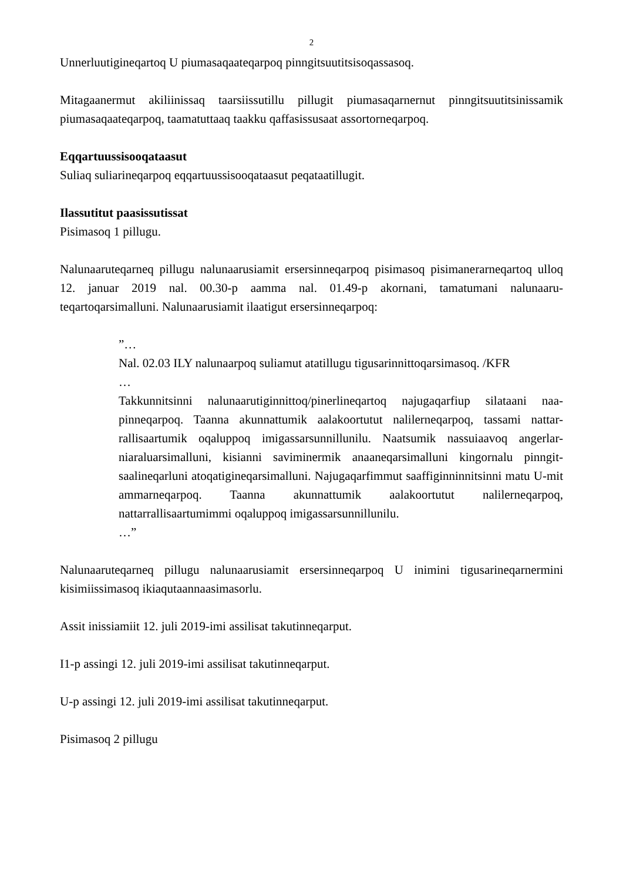2
Unnerluutigineqartoq U piumasaqaateqarpoq pinngitsuutitsisoqassasoq.
Mitagaanermut akiliinissaq taarsiissutillu pillugit piumasaqarnernut pinngitsuutitsinissamik piumasaqaateqarpoq, taamatuttaaq taakku qaffasissusaat assortorneqarpoq.
Eqqartuussisooqataasut
Suliaq suliarineqarpoq eqqartuussisooqataasut peqataatillugit.
Ilassutitut paasissutissat
Pisimasoq 1 pillugu.
Nalunaaruteqarneq pillugu nalunaarusiamit ersersinneqarpoq pisimasoq pisimanerarneqartoq ulloq 12. januar 2019 nal. 00.30-p aamma nal. 01.49-p akornani, tamatumani nalunaaru-teqartoqarsimalluni. Nalunaarusiamit ilaatigut ersersinneqarpoq:
”…
Nal. 02.03 ILY nalunaarpoq suliamut atatillugu tigusarinnittoqarsimasoq. /KFR
…
Takkunnitsinni nalunaarutiginnittoq/pinerlineqartoq najugaqarfiup silataani naa-pinneqarpoq. Taanna akunnattumik aalakoortutut nalilerneqarpoq, tassami nattar-rallisaartumik oqaluppoq imigassarsunnillunilu. Naatsumik nassuiaavoq angerlar-niaraluarsimalluni, kisianni saviminermik anaaneqarsimalluni kingornalu pinngit-saalineqarluni atoqatigineqarsimalluni. Najugaqarfimmut saaffiginninnitsinni matu U-mit ammarneqarpoq. Taanna akunnattumik aalakoortutut nalilerneqarpoq, nattarrallisaartumimmi oqaluppoq imigassarsunnillunilu.
…”
Nalunaaruteqarneq pillugu nalunaarusiamit ersersinneqarpoq U inimini tigusarineqarnermini kisimiissimasoq ikiaqutaannaasimasorlu.
Assit inissiamiit 12. juli 2019-imi assilisat takutinneqarput.
I1-p assingi 12. juli 2019-imi assilisat takutinneqarput.
U-p assingi 12. juli 2019-imi assilisat takutinneqarput.
Pisimasoq 2 pillugu